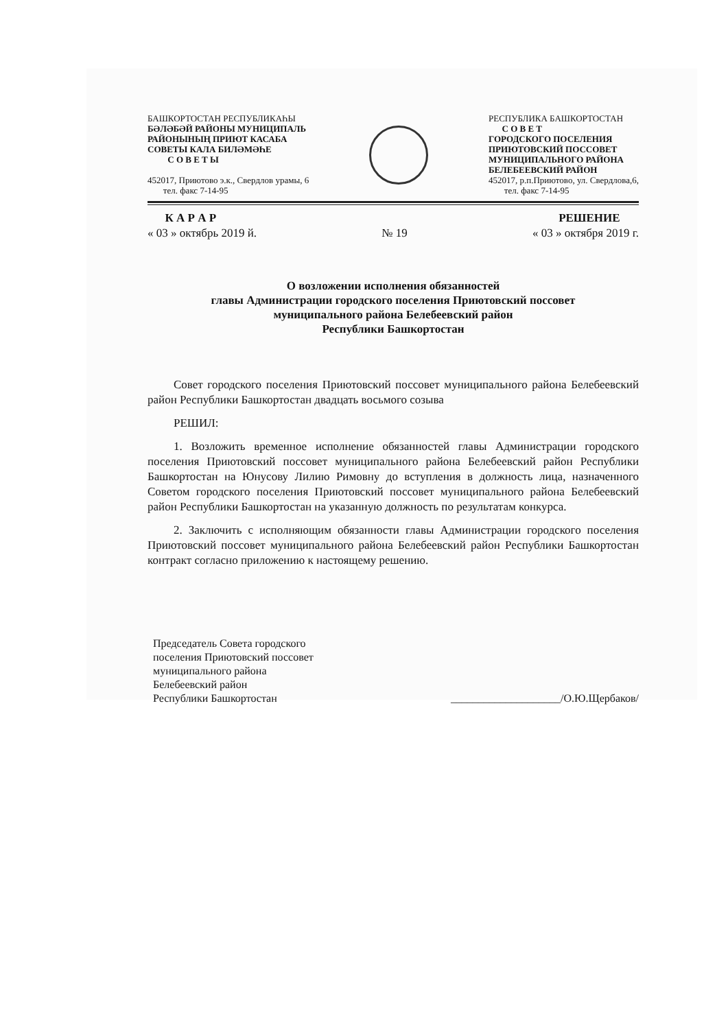БАШКОРТОСТАН РЕСПУБЛИКАҺЫ
БӘЛӘБӘЙ РАЙОНЫ МУНИЦИПАЛЬ
РАЙОНЫНЫҢ ПРИЮТ КАСАБА
СОВЕТЫ КАЛА БИЛӘМӘҺЕ
С О В Е Т Ы
452017, Приютово э.к., Свердлов урамы, 6
тел. факс 7-14-95
РЕСПУБЛИКА БАШКОРТОСТАН
С О В Е Т
ГОРОДСКОГО ПОСЕЛЕНИЯ
ПРИЮТОВСКИЙ ПОССОВЕТ
МУНИЦИПАЛЬНОГО РАЙОНА
БЕЛЕБЕЕВСКИЙ РАЙОН
452017, р.п.Приютово, ул. Свердлова,6,
тел. факс 7-14-95
К А Р А Р
« 03 » октябрь 2019 й.
№ 19 РЕШЕНИЕ
« 03 » октября 2019 г.
О возложении исполнения обязанностей
главы Администрации городского поселения Приютовский поссовет
муниципального района Белебеевский район
Республики Башкортостан
Совет городского поселения Приютовский поссовет муниципального района Белебеевский район Республики Башкортостан двадцать восьмого созыва
РЕШИЛ:
1. Возложить временное исполнение обязанностей главы Администрации городского поселения Приютовский поссовет муниципального района Белебеевский район Республики Башкортостан на Юнусову Лилию Римовну до вступления в должность лица, назначенного Советом городского поселения Приютовский поссовет муниципального района Белебеевский район Республики Башкортостан на указанную должность по результатам конкурса.
2. Заключить с исполняющим обязанности главы Администрации городского поселения Приютовский поссовет муниципального района Белебеевский район Республики Башкортостан контракт согласно приложению к настоящему решению.
Председатель Совета городского
поселения Приютовский поссовет
муниципального района
Белебеевский район
Республики Башкортостан
____________________/О.Ю.Щербаков/